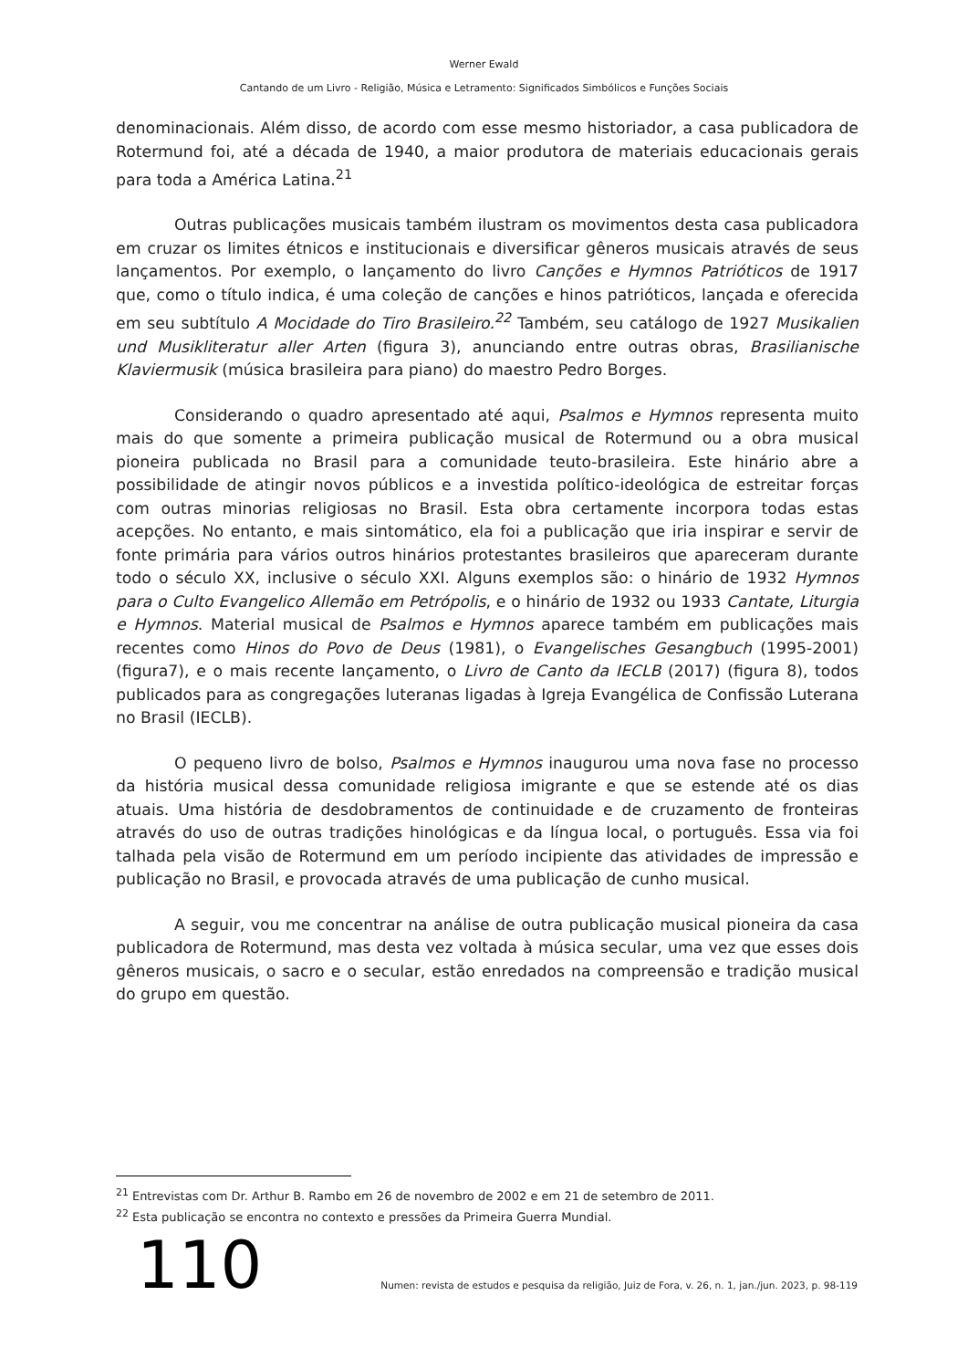Werner Ewald
Cantando de um Livro - Religião, Música e Letramento: Significados Simbólicos e Funções Sociais
denominacionais. Além disso, de acordo com esse mesmo historiador, a casa publicadora de Rotermund foi, até a década de 1940, a maior produtora de materiais educacionais gerais para toda a América Latina.<sup>21</sup>
Outras publicações musicais também ilustram os movimentos desta casa publicadora em cruzar os limites étnicos e institucionais e diversificar gêneros musicais através de seus lançamentos. Por exemplo, o lançamento do livro Canções e Hymnos Patrióticos de 1917 que, como o título indica, é uma coleção de canções e hinos patrióticos, lançada e oferecida em seu subtítulo A Mocidade do Tiro Brasileiro.<sup>22</sup> Também, seu catálogo de 1927 Musikalien und Musikliteratur aller Arten (figura 3), anunciando entre outras obras, Brasilianische Klaviermusik (música brasileira para piano) do maestro Pedro Borges.
Considerando o quadro apresentado até aqui, Psalmos e Hymnos representa muito mais do que somente a primeira publicação musical de Rotermund ou a obra musical pioneira publicada no Brasil para a comunidade teuto-brasileira. Este hinário abre a possibilidade de atingir novos públicos e a investida político-ideológica de estreitar forças com outras minorias religiosas no Brasil. Esta obra certamente incorpora todas estas acepções. No entanto, e mais sintomático, ela foi a publicação que iria inspirar e servir de fonte primária para vários outros hinários protestantes brasileiros que apareceram durante todo o século XX, inclusive o século XXI. Alguns exemplos são: o hinário de 1932 Hymnos para o Culto Evangelico Allemão em Petrópolis, e o hinário de 1932 ou 1933 Cantate, Liturgia e Hymnos. Material musical de Psalmos e Hymnos aparece também em publicações mais recentes como Hinos do Povo de Deus (1981), o Evangelisches Gesangbuch (1995-2001) (figura7), e o mais recente lançamento, o Livro de Canto da IECLB (2017) (figura 8), todos publicados para as congregações luteranas ligadas à Igreja Evangélica de Confissão Luterana no Brasil (IECLB).
O pequeno livro de bolso, Psalmos e Hymnos inaugurou uma nova fase no processo da história musical dessa comunidade religiosa imigrante e que se estende até os dias atuais. Uma história de desdobramentos de continuidade e de cruzamento de fronteiras através do uso de outras tradições hinológicas e da língua local, o português. Essa via foi talhada pela visão de Rotermund em um período incipiente das atividades de impressão e publicação no Brasil, e provocada através de uma publicação de cunho musical.
A seguir, vou me concentrar na análise de outra publicação musical pioneira da casa publicadora de Rotermund, mas desta vez voltada à música secular, uma vez que esses dois gêneros musicais, o sacro e o secular, estão enredados na compreensão e tradição musical do grupo em questão.
<sup>21</sup> Entrevistas com Dr. Arthur B. Rambo em 26 de novembro de 2002 e em 21 de setembro de 2011.
<sup>22</sup> Esta publicação se encontra no contexto e pressões da Primeira Guerra Mundial.
110
Numen: revista de estudos e pesquisa da religião, Juiz de Fora, v. 26, n. 1, jan./jun. 2023, p. 98-119